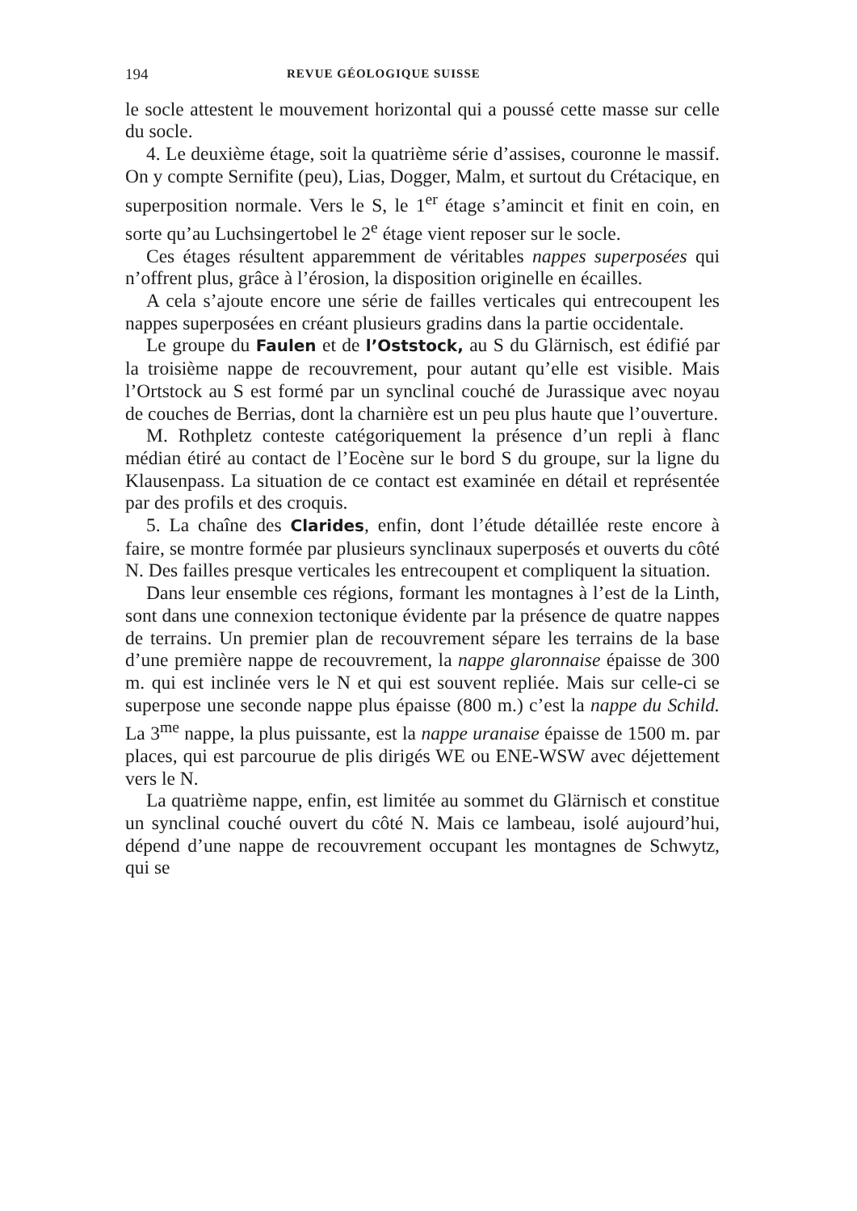194 REVUE GÉOLOGIQUE SUISSE
le socle attestent le mouvement horizontal qui a poussé cette masse sur celle du socle.
4. Le deuxième étage, soit la quatrième série d’assises, couronne le massif. On y compte Sernifite (peu), Lias, Dogger, Malm, et surtout du Crétacique, en superposition normale. Vers le S, le 1<sup>er</sup> étage s’amincit et finit en coin, en sorte qu’au Luchsingertobel le 2<sup>e</sup> étage vient reposer sur le socle.
Ces étages résultent apparemment de véritables nappes superposées qui n’offrent plus, grâce à l’érosion, la disposition originelle en écailles.
A cela s’ajoute encore une série de failles verticales qui entrecoupent les nappes superposées en créant plusieurs gradins dans la partie occidentale.
Le groupe du Faulen et de l’Oststock, au S du Glärnisch, est édifié par la troisième nappe de recouvrement, pour autant qu’elle est visible. Mais l’Ortstock au S est formé par un synclinal couché de Jurassique avec noyau de couches de Berrias, dont la charnière est un peu plus haute que l’ouverture.
M. Rothpletz conteste catégoriquement la présence d’un repli à flanc médian étiré au contact de l’Eocène sur le bord S du groupe, sur la ligne du Klausenpass. La situation de ce contact est examinée en détail et représentée par des profils et des croquis.
5. La chaîne des Clarides, enfin, dont l’étude détaillée reste encore à faire, se montre formée par plusieurs synclinaux superposés et ouverts du côté N. Des failles presque verticales les entrecoupent et compliquent la situation.
Dans leur ensemble ces régions, formant les montagnes à l’est de la Linth, sont dans une connexion tectonique évidente par la présence de quatre nappes de terrains. Un premier plan de recouvrement sépare les terrains de la base d’une première nappe de recouvrement, la nappe glaronnaise épaisse de 300 m. qui est inclinée vers le N et qui est souvent repliée. Mais sur celle-ci se superpose une seconde nappe plus épaisse (800 m.) c’est la nappe du Schild. La 3<sup>me</sup> nappe, la plus puissante, est la nappe uranaise épaisse de 1500 m. par places, qui est parcourue de plis dirigés WE ou ENE-WSW avec déjettement vers le N.
La quatrième nappe, enfin, est limitée au sommet du Glärnisch et constitue un synclinal couché ouvert du côté N. Mais ce lambeau, isolé aujourd’hui, dépend d’une nappe de recouvrement occupant les montagnes de Schwytz, qui se